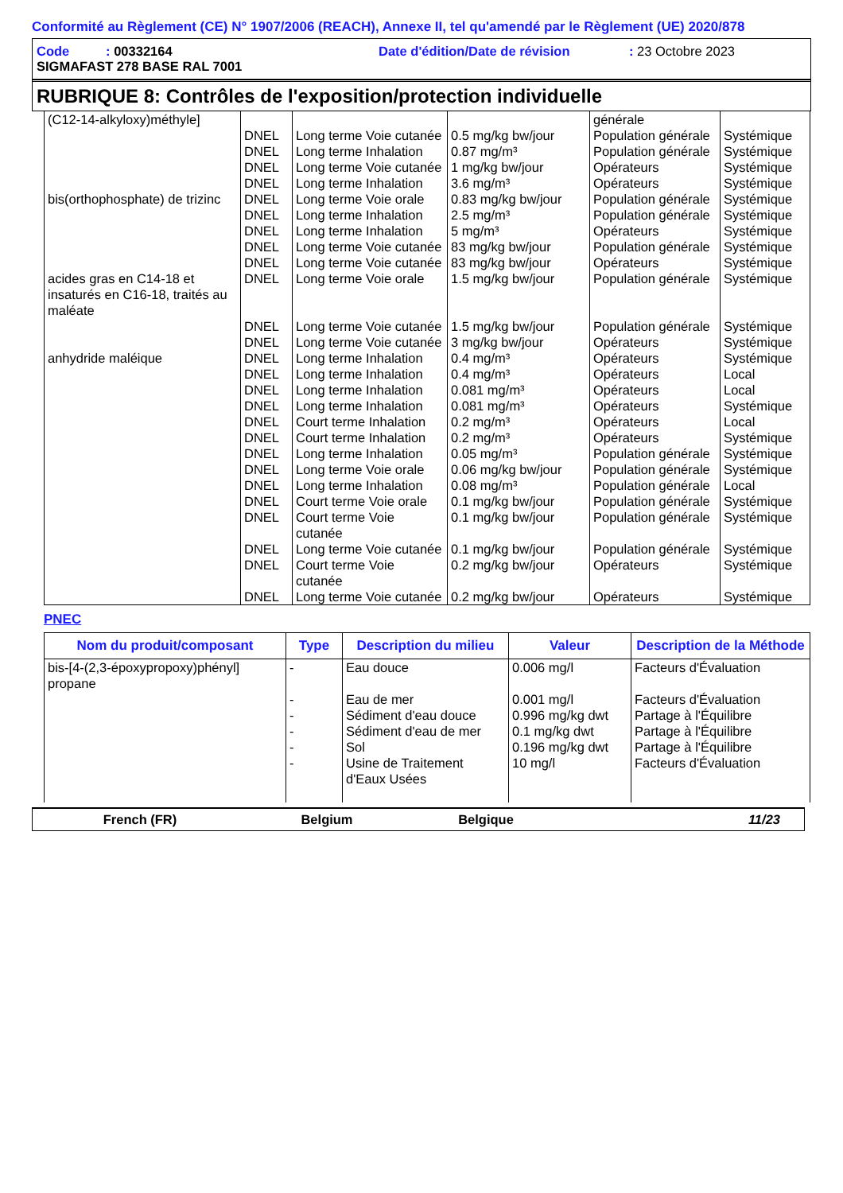Conformité au Règlement (CE) N° 1907/2006 (REACH), Annexe II, tel qu'amendé par le Règlement (UE) 2020/878
Code : 00332164 Date d'édition/Date de révision: 23 Octobre 2023
SIGMAFAST 278 BASE RAL 7001
RUBRIQUE 8: Contrôles de l'exposition/protection individuelle
| (C12-14-alkyloxy)méthyle] | | | | générale | |
| | DNEL | Long terme Voie cutanée | 0.5 mg/kg bw/jour | Population générale | Systémique |
| | DNEL | Long terme Inhalation | 0.87 mg/m³ | Population générale | Systémique |
| | DNEL | Long terme Voie cutanée | 1 mg/kg bw/jour | Opérateurs | Systémique |
| | DNEL | Long terme Inhalation | 3.6 mg/m³ | Opérateurs | Systémique |
| bis(orthophosphate) de trizinc | DNEL | Long terme Voie orale | 0.83 mg/kg bw/jour | Population générale | Systémique |
| | DNEL | Long terme Inhalation | 2.5 mg/m³ | Population générale | Systémique |
| | DNEL | Long terme Inhalation | 5 mg/m³ | Opérateurs | Systémique |
| | DNEL | Long terme Voie cutanée | 83 mg/kg bw/jour | Population générale | Systémique |
| | DNEL | Long terme Voie cutanée | 83 mg/kg bw/jour | Opérateurs | Systémique |
| acides gras en C14-18 et insaturés en C16-18, traités au maléate | DNEL | Long terme Voie orale | 1.5 mg/kg bw/jour | Population générale | Systémique |
| | DNEL | Long terme Voie cutanée | 1.5 mg/kg bw/jour | Population générale | Systémique |
| | DNEL | Long terme Voie cutanée | 3 mg/kg bw/jour | Opérateurs | Systémique |
| anhydride maléique | DNEL | Long terme Inhalation | 0.4 mg/m³ | Opérateurs | Systémique |
| | DNEL | Long terme Inhalation | 0.4 mg/m³ | Opérateurs | Local |
| | DNEL | Long terme Inhalation | 0.081 mg/m³ | Opérateurs | Local |
| | DNEL | Long terme Inhalation | 0.081 mg/m³ | Opérateurs | Systémique |
| | DNEL | Court terme Inhalation | 0.2 mg/m³ | Opérateurs | Local |
| | DNEL | Court terme Inhalation | 0.2 mg/m³ | Opérateurs | Systémique |
| | DNEL | Long terme Inhalation | 0.05 mg/m³ | Population générale | Systémique |
| | DNEL | Long terme Voie orale | 0.06 mg/kg bw/jour | Population générale | Systémique |
| | DNEL | Long terme Inhalation | 0.08 mg/m³ | Population générale | Local |
| | DNEL | Court terme Voie orale | 0.1 mg/kg bw/jour | Population générale | Systémique |
| | DNEL | Court terme Voie cutanée | 0.1 mg/kg bw/jour | Population générale | Systémique |
| | DNEL | Long terme Voie cutanée | 0.1 mg/kg bw/jour | Population générale | Systémique |
| | DNEL | Court terme Voie cutanée | 0.2 mg/kg bw/jour | Opérateurs | Systémique |
| | DNEL | Long terme Voie cutanée | 0.2 mg/kg bw/jour | Opérateurs | Systémique |
PNEC
| Nom du produit/composant | Type | Description du milieu | Valeur | Description de la Méthode |
| --- | --- | --- | --- | --- |
| bis-[4-(2,3-époxypropoxy)phényl] propane | - - - - - - | Eau douce Eau de mer Sédiment d'eau douce Sédiment d'eau de mer Sol Usine de Traitement d'Eaux Usées | 0.006 mg/l 0.001 mg/l 0.996 mg/kg dwt 0.1 mg/kg dwt 0.196 mg/kg dwt 10 mg/l | Facteurs d'Évaluation Facteurs d'Évaluation Partage à l'Équilibre Partage à l'Équilibre Partage à l'Équilibre Facteurs d'Évaluation |
French (FR) Belgium Belgique 11/23